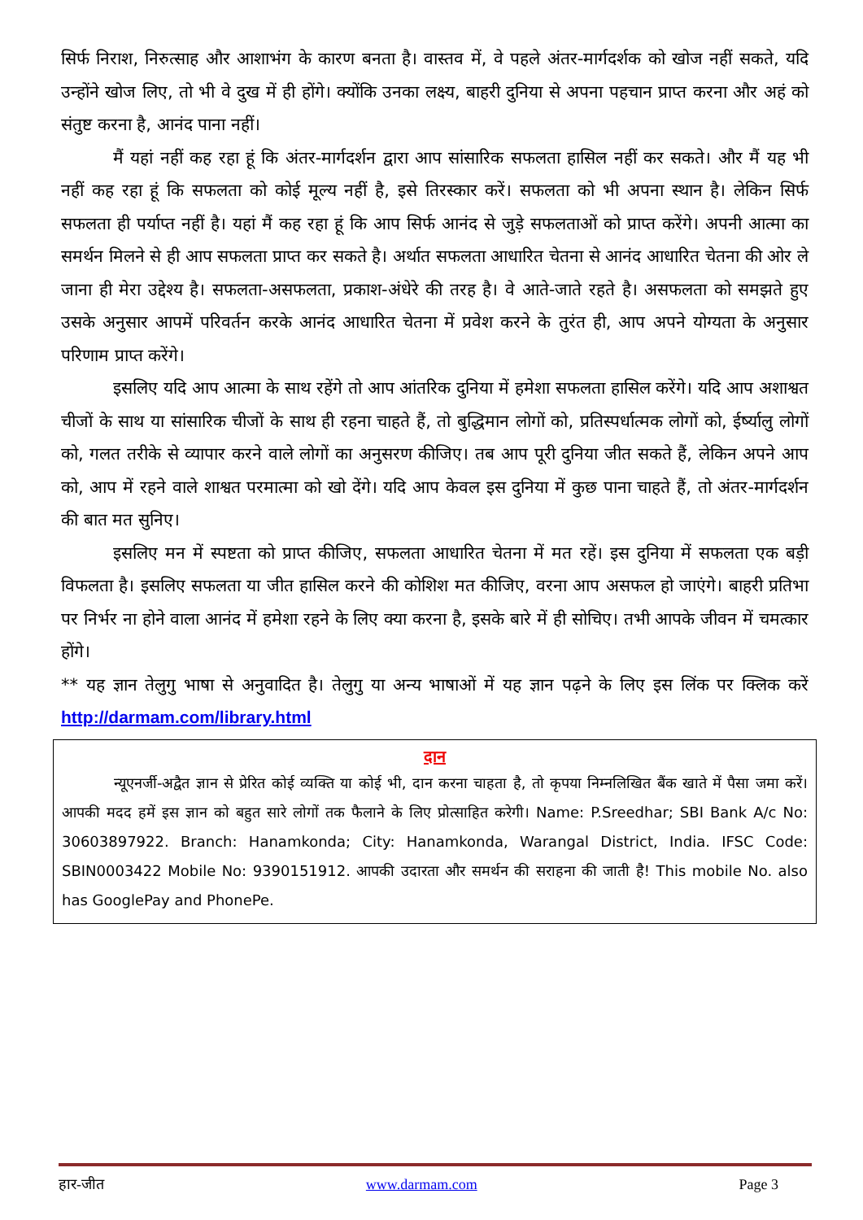सिर्फ निराश, निरुत्साह और आशाभंग के कारण बनता है। वास्तव में, वे पहले अंतर-मार्गदर्शक को खोज नहीं सकते, यदि उन्होंने खोज लिए, तो भी वे दुख में ही होंगे। क्योंकि उनका लक्ष्य, बाहरी दुनिया से अपना पहचान प्राप्त करना और अहं को संतुष्ट करना है, आनंद पाना नहीं।
मैं यहां नहीं कह रहा हूं कि अंतर-मार्गदर्शन द्वारा आप सांसारिक सफलता हासिल नहीं कर सकते। और मैं यह भी नहीं कह रहा हूं कि सफलता को कोई मूल्य नहीं है, इसे तिरस्कार करें। सफलता को भी अपना स्थान है। लेकिन सिर्फ सफलता ही पर्याप्त नहीं है। यहां मैं कह रहा हूं कि आप सिर्फ आनंद से जुड़े सफलताओं को प्राप्त करेंगे। अपनी आत्मा का समर्थन मिलने से ही आप सफलता प्राप्त कर सकते है। अर्थात सफलता आधारित चेतना से आनंद आधारित चेतना की ओर ले जाना ही मेरा उद्देश्य है। सफलता-असफलता, प्रकाश-अंधेरे की तरह है। वे आते-जाते रहते है। असफलता को समझते हुए उसके अनुसार आपमें परिवर्तन करके आनंद आधारित चेतना में प्रवेश करने के तुरंत ही, आप अपने योग्यता के अनुसार परिणाम प्राप्त करेंगे।
इसलिए यदि आप आत्मा के साथ रहेंगे तो आप आंतरिक दुनिया में हमेशा सफलता हासिल करेंगे। यदि आप अशाश्वत चीजों के साथ या सांसारिक चीजों के साथ ही रहना चाहते हैं, तो बुद्धिमान लोगों को, प्रतिस्पर्धात्मक लोगों को, ईर्ष्यालु लोगों को, गलत तरीके से व्यापार करने वाले लोगों का अनुसरण कीजिए। तब आप पूरी दुनिया जीत सकते हैं, लेकिन अपने आप को, आप में रहने वाले शाश्वत परमात्मा को खो देंगे। यदि आप केवल इस दुनिया में कुछ पाना चाहते हैं, तो अंतर-मार्गदर्शन की बात मत सुनिए।
इसलिए मन में स्पष्टता को प्राप्त कीजिए, सफलता आधारित चेतना में मत रहें। इस दुनिया में सफलता एक बड़ी विफलता है। इसलिए सफलता या जीत हासिल करने की कोशिश मत कीजिए, वरना आप असफल हो जाएंगे। बाहरी प्रतिभा पर निर्भर ना होने वाला आनंद में हमेशा रहने के लिए क्या करना है, इसके बारे में ही सोचिए। तभी आपके जीवन में चमत्कार होंगे।
** यह ज्ञान तेलुगु भाषा से अनुवादित है। तेलुगु या अन्य भाषाओं में यह ज्ञान पढ़ने के लिए इस लिंक पर क्लिक करें http://darmam.com/library.html
दान
न्यूएनर्जी-अद्वैत ज्ञान से प्रेरित कोई व्यक्ति या कोई भी, दान करना चाहता है, तो कृपया निम्नलिखित बैंक खाते में पैसा जमा करें। आपकी मदद हमें इस ज्ञान को बहुत सारे लोगों तक फैलाने के लिए प्रोत्साहित करेगी। Name: P.Sreedhar; SBI Bank A/c No: 30603897922. Branch: Hanamkonda; City: Hanamkonda, Warangal District, India. IFSC Code: SBIN0003422 Mobile No: 9390151912. आपकी उदारता और समर्थन की सराहना की जाती है! This mobile No. also has GooglePay and PhonePe.
हार-जीत www.darmam.com Page 3